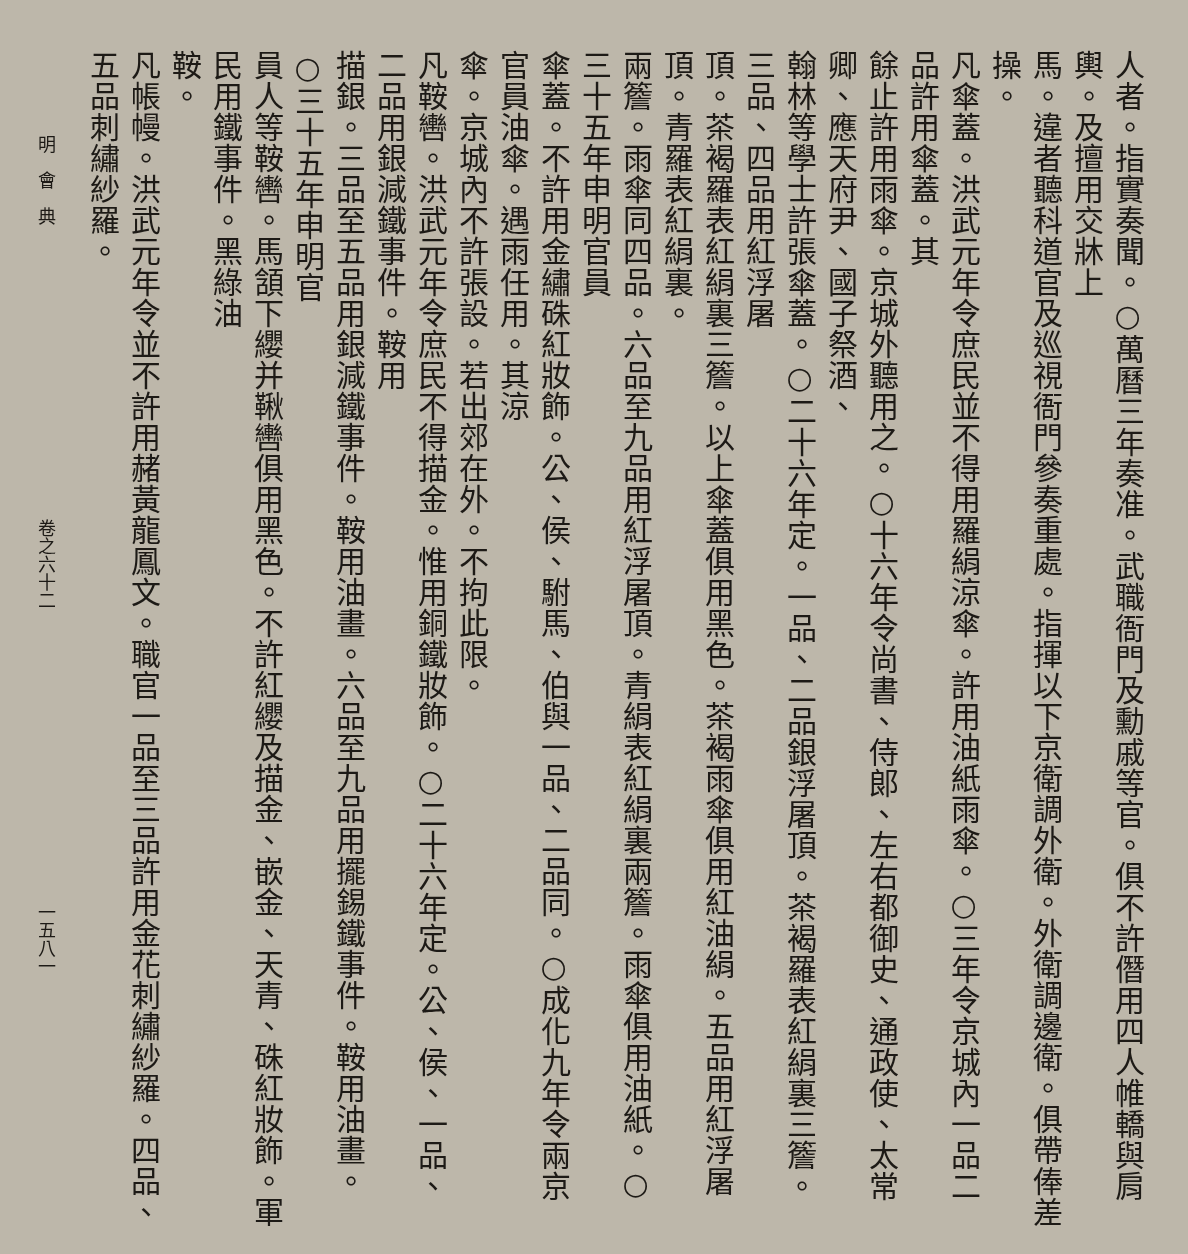人者。指實奏聞。○萬曆三年奏准。武職衙門及勳戚等官。俱不許僭用四人帷轎與肩輿。及擅用交牀上
馬。違者聽科道官及巡視衙門參奏重處。指揮以下京衛調外衛。外衛調邊衛。俱帶俸差操。
凡傘蓋。洪武元年令庶民並不得用羅絹涼傘。許用油紙雨傘。○三年令京城內一品二品許用傘蓋。其
餘止許用雨傘。京城外聽用之。○十六年令尚書、侍郎、左右都御史、通政使、太常卿、應天府尹、國子祭酒、
翰林等學士許張傘蓋。○二十六年定。一品、二品銀浮屠頂。茶褐羅表紅絹裏三簷。三品、四品用紅浮屠
頂。茶褐羅表紅絹裏三簷。以上傘蓋俱用黑色。茶褐雨傘俱用紅油絹。五品用紅浮屠頂。青羅表紅絹裏。
兩簷。雨傘同四品。六品至九品用紅浮屠頂。青絹表紅絹裏兩簷。雨傘俱用油紙。○三十五年申明官員
傘蓋。不許用金繡硃紅妝飾。公、侯、駙馬、伯與一品、二品同。○成化九年令兩京官員油傘。遇雨任用。其涼
傘。京城內不許張設。若出郊在外。不拘此限。
凡鞍轡。洪武元年令庶民不得描金。惟用銅鐵妝飾。○二十六年定。公、侯、一品、二品用銀減鐵事件。鞍用
描銀。三品至五品用銀減鐵事件。鞍用油畫。六品至九品用擺錫鐵事件。鞍用油畫。○三十五年申明官
員人等鞍轡。馬頷下纓并鞦轡俱用黑色。不許紅纓及描金、嵌金、天青、硃紅妝飾。軍民用鐵事件。黑綠油
鞍。
凡帳幔。洪武元年令並不許用赭黃龍鳳文。職官一品至三品許用金花刺繡紗羅。四品、五品刺繡紗羅。
明　會　典 卷之六十二 一五八一